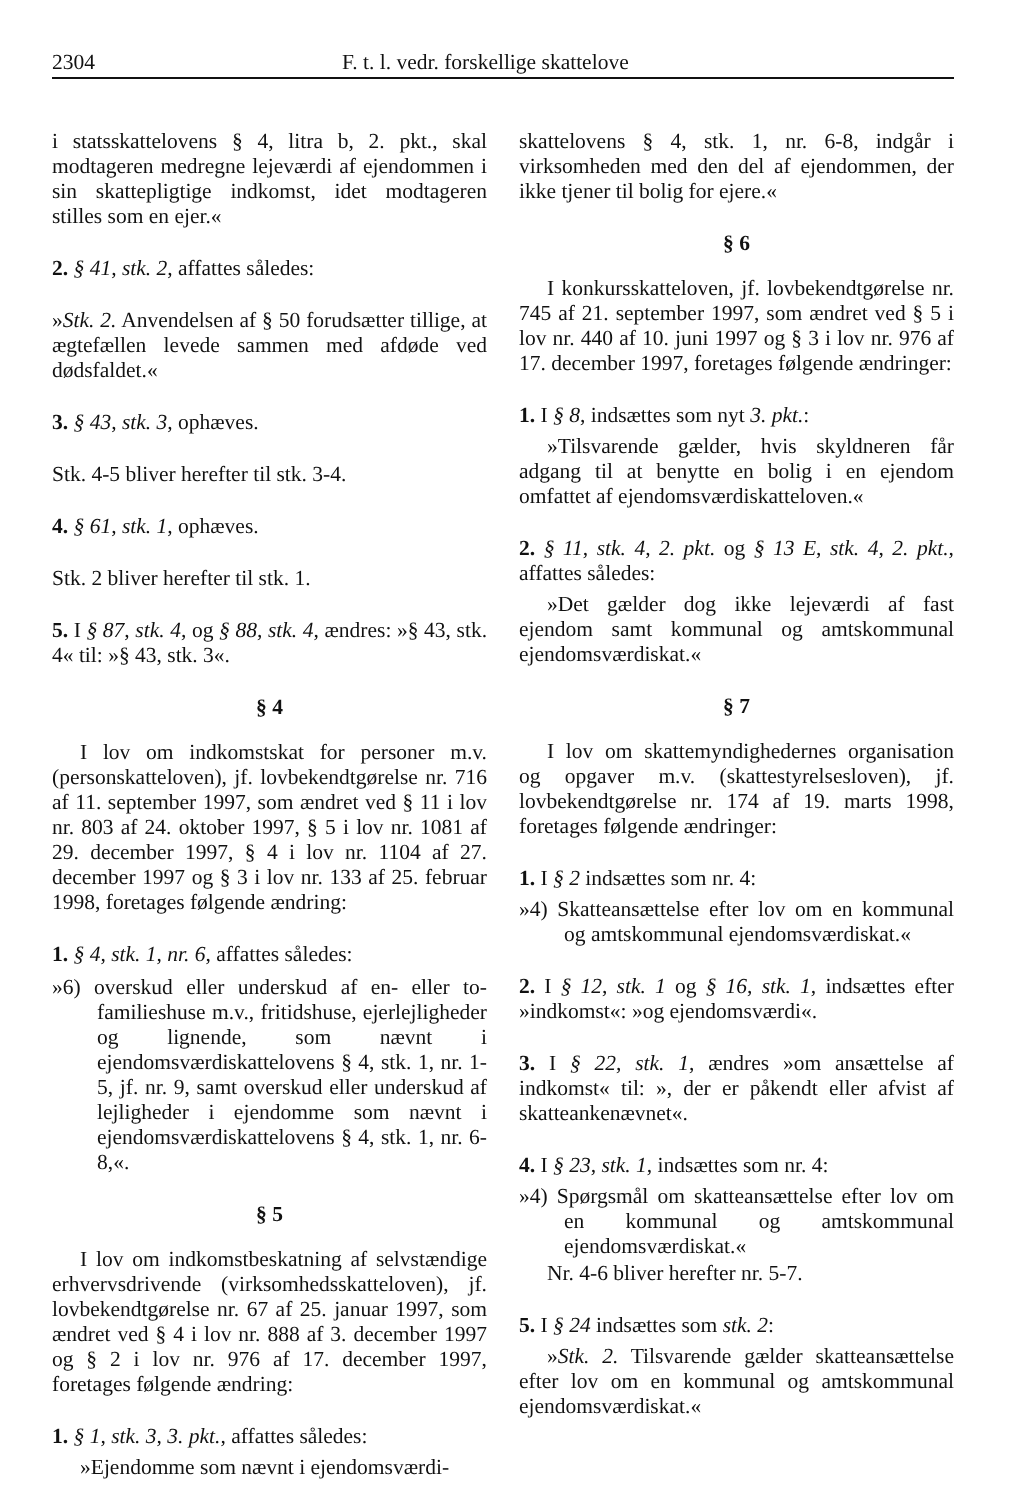2304 F. t. l. vedr. forskellige skattelove
i statsskattelovens § 4, litra b, 2. pkt., skal modtageren medregne lejeværdi af ejendommen i sin skattepligtige indkomst, idet modtageren stilles som en ejer.«
2. § 41, stk. 2, affattes således:
»Stk. 2. Anvendelsen af § 50 forudsætter tillige, at ægtefællen levede sammen med afdøde ved dødsfaldet.«
3. § 43, stk. 3, ophæves.
Stk. 4-5 bliver herefter til stk. 3-4.
4. § 61, stk. 1, ophæves.
Stk. 2 bliver herefter til stk. 1.
5. I § 87, stk. 4, og § 88, stk. 4, ændres: »§ 43, stk. 4« til: »§ 43, stk. 3«.
§ 4
I lov om indkomstskat for personer m.v. (personskatteloven), jf. lovbekendtgørelse nr. 716 af 11. september 1997, som ændret ved § 11 i lov nr. 803 af 24. oktober 1997, § 5 i lov nr. 1081 af 29. december 1997, § 4 i lov nr. 1104 af 27. december 1997 og § 3 i lov nr. 133 af 25. februar 1998, foretages følgende ændring:
1. § 4, stk. 1, nr. 6, affattes således:
»6) overskud eller underskud af en- eller to-familieshuse m.v., fritidshuse, ejerlejligheder og lignende, som nævnt i ejendomsværdiskattelovens § 4, stk. 1, nr. 1-5, jf. nr. 9, samt overskud eller underskud af lejligheder i ejendomme som nævnt i ejendomsværdiskattelovens § 4, stk. 1, nr. 6-8,«.
§ 5
I lov om indkomstbeskatning af selvstændige erhvervsdrivende (virksomhedsskatteloven), jf. lovbekendtgørelse nr. 67 af 25. januar 1997, som ændret ved § 4 i lov nr. 888 af 3. december 1997 og § 2 i lov nr. 976 af 17. december 1997, foretages følgende ændring:
1. § 1, stk. 3, 3. pkt., affattes således:
»Ejendomme som nævnt i ejendomsværdi-
skattelovens § 4, stk. 1, nr. 6-8, indgår i virksomheden med den del af ejendommen, der ikke tjener til bolig for ejere.«
§ 6
I konkursskatteloven, jf. lovbekendtgørelse nr. 745 af 21. september 1997, som ændret ved § 5 i lov nr. 440 af 10. juni 1997 og § 3 i lov nr. 976 af 17. december 1997, foretages følgende ændringer:
1. I § 8, indsættes som nyt 3. pkt.:
»Tilsvarende gælder, hvis skyldneren får adgang til at benytte en bolig i en ejendom omfattet af ejendomsværdiskatteloven.«
2. § 11, stk. 4, 2. pkt. og § 13 E, stk. 4, 2. pkt., affattes således:
»Det gælder dog ikke lejeværdi af fast ejendom samt kommunal og amtskommunal ejendomsværdiskat.«
§ 7
I lov om skattemyndighedernes organisation og opgaver m.v. (skattestyrelsesloven), jf. lovbekendtgørelse nr. 174 af 19. marts 1998, foretages følgende ændringer:
1. I § 2 indsættes som nr. 4:
»4) Skatteansættelse efter lov om en kommunal og amtskommunal ejendomsværdiskat.«
2. I § 12, stk. 1 og § 16, stk. 1, indsættes efter »indkomst«: »og ejendomsværdi«.
3. I § 22, stk. 1, ændres »om ansættelse af indkomst« til: », der er påkendt eller afvist af skatteankenævnet«.
4. I § 23, stk. 1, indsættes som nr. 4:
»4) Spørgsmål om skatteansættelse efter lov om en kommunal og amtskommunal ejendomsværdiskat.«
Nr. 4-6 bliver herefter nr. 5-7.
5. I § 24 indsættes som stk. 2:
»Stk. 2. Tilsvarende gælder skatteansættelse efter lov om en kommunal og amtskommunal ejendomsværdiskat.«